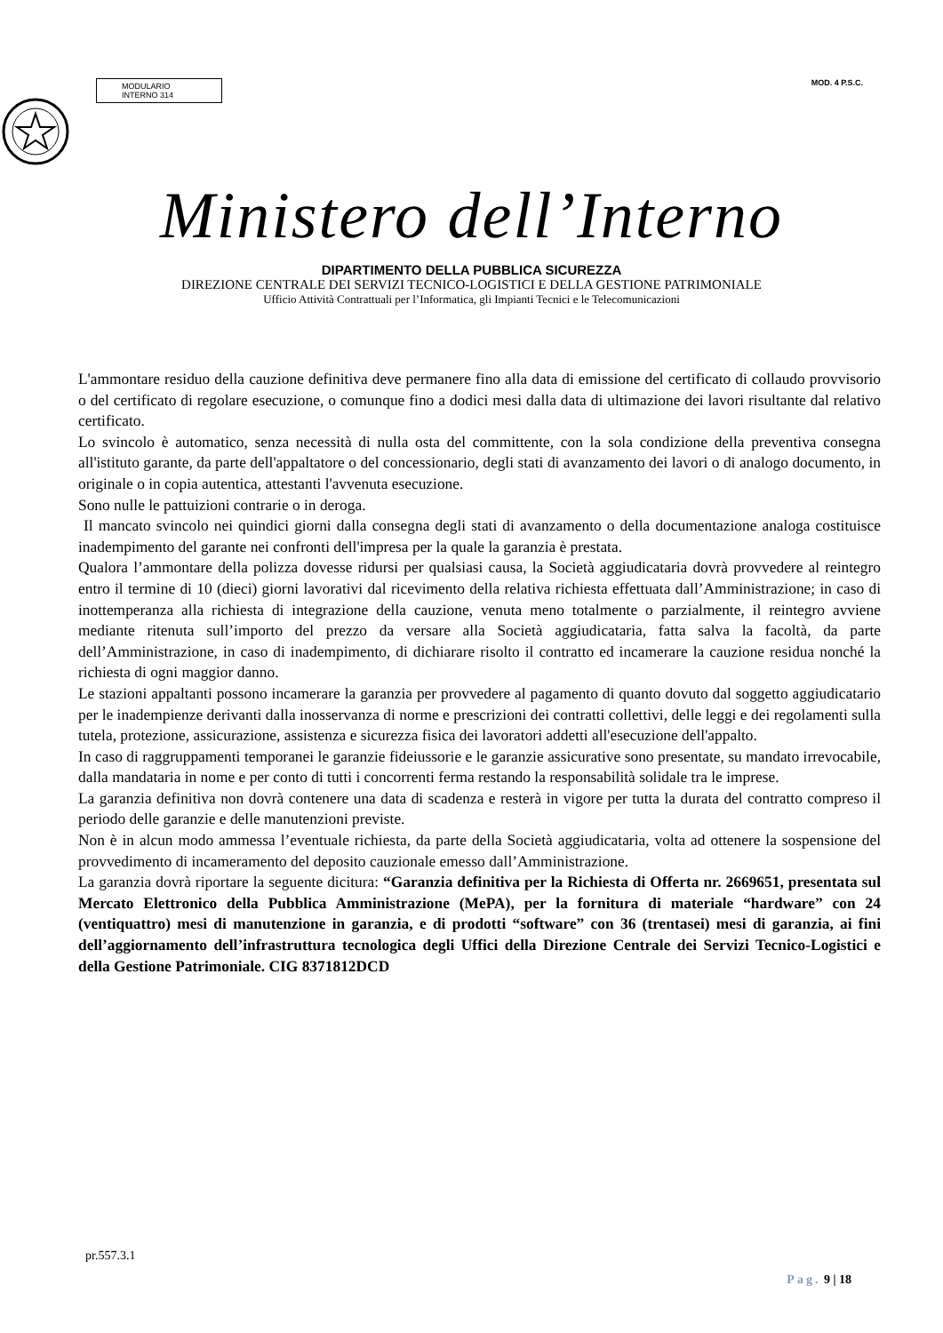MODULARIO
INTERNO 314
MOD. 4 P.S.C.
Ministero dell’Interno
DIPARTIMENTO DELLA PUBBLICA SICUREZZA
DIREZIONE CENTRALE DEI SERVIZI TECNICO-LOGISTICI E DELLA GESTIONE PATRIMONIALE
Ufficio Attività Contrattuali per l’Informatica, gli Impianti Tecnici e le Telecomunicazioni
L'ammontare residuo della cauzione definitiva deve permanere fino alla data di emissione del certificato di collaudo provvisorio o del certificato di regolare esecuzione, o comunque fino a dodici mesi dalla data di ultimazione dei lavori risultante dal relativo certificato.
Lo svincolo è automatico, senza necessità di nulla osta del committente, con la sola condizione della preventiva consegna all'istituto garante, da parte dell'appaltatore o del concessionario, degli stati di avanzamento dei lavori o di analogo documento, in originale o in copia autentica, attestanti l'avvenuta esecuzione.
Sono nulle le pattuizioni contrarie o in deroga.
Il mancato svincolo nei quindici giorni dalla consegna degli stati di avanzamento o della documentazione analoga costituisce inadempimento del garante nei confronti dell'impresa per la quale la garanzia è prestata.
Qualora l’ammontare della polizza dovesse ridursi per qualsiasi causa, la Società aggiudicataria dovrà provvedere al reintegro entro il termine di 10 (dieci) giorni lavorativi dal ricevimento della relativa richiesta effettuata dall’Amministrazione; in caso di inottemperanza alla richiesta di integrazione della cauzione, venuta meno totalmente o parzialmente, il reintegro avviene mediante ritenuta sull’importo del prezzo da versare alla Società aggiudicataria, fatta salva la facoltà, da parte dell’Amministrazione, in caso di inadempimento, di dichiarare risolto il contratto ed incamerare la cauzione residua nonché la richiesta di ogni maggior danno.
Le stazioni appaltanti possono incamerare la garanzia per provvedere al pagamento di quanto dovuto dal soggetto aggiudicatario per le inadempienze derivanti dalla inosservanza di norme e prescrizioni dei contratti collettivi, delle leggi e dei regolamenti sulla tutela, protezione, assicurazione, assistenza e sicurezza fisica dei lavoratori addetti all'esecuzione dell'appalto.
In caso di raggruppamenti temporanei le garanzie fideiussorie e le garanzie assicurative sono presentate, su mandato irrevocabile, dalla mandataria in nome e per conto di tutti i concorrenti ferma restando la responsabilità solidale tra le imprese.
La garanzia definitiva non dovrà contenere una data di scadenza e resterà in vigore per tutta la durata del contratto compreso il periodo delle garanzie e delle manutenzioni previste.
Non è in alcun modo ammessa l’eventuale richiesta, da parte della Società aggiudicataria, volta ad ottenere la sospensione del provvedimento di incameramento del deposito cauzionale emesso dall’Amministrazione.
La garanzia dovrà riportare la seguente dicitura: “Garanzia definitiva per la Richiesta di Offerta nr. 2669651, presentata sul Mercato Elettronico della Pubblica Amministrazione (MePA), per la fornitura di materiale “hardware” con 24 (ventiquattro) mesi di manutenzione in garanzia, e di prodotti “software” con 36 (trentasei) mesi di garanzia, ai fini dell’aggiornamento dell’infrastruttura tecnologica degli Uffici della Direzione Centrale dei Servizi Tecnico-Logistici e della Gestione Patrimoniale. CIG 8371812DCD
pr.557.3.1
Pag. 9 | 18